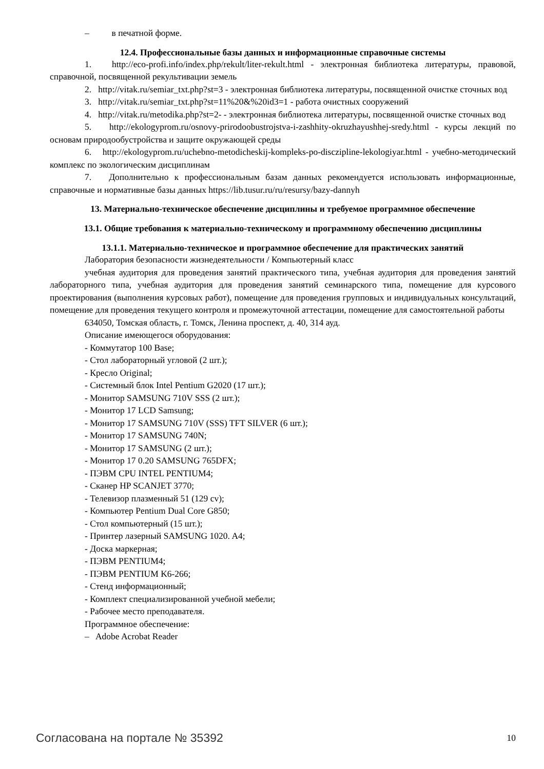– в печатной форме.
12.4. Профессиональные базы данных и информационные справочные системы
1. http://eco-profi.info/index.php/rekult/liter-rekult.html - электронная библиотека литературы, правовой, справочной, посвященной рекультивации земель
2. http://vitak.ru/semiar_txt.php?st=3 - электронная библиотека литературы, посвященной очистке сточных вод
3. http://vitak.ru/semiar_txt.php?st=11%20&%20id3=1 - работа очистных сооружений
4. http://vitak.ru/metodika.php?st=2- - электронная библиотека литературы, посвященной очистке сточных вод
5. http://ekologyprom.ru/osnovy-prirodoobustrojstva-i-zashhity-okruzhayushhej-sredy.html - курсы лекций по основам природообустройства и защите окружающей среды
6. http://ekologyprom.ru/uchebno-metodicheskij-kompleks-po-disczipline-lekologiyar.html - учебно-методический комплекс по экологическим дисциплинам
7. Дополнительно к профессиональным базам данных рекомендуется использовать информационные, справочные и нормативные базы данных https://lib.tusur.ru/ru/resursy/bazy-dannyh
13. Материально-техническое обеспечение дисциплины и требуемое программное обеспечение
13.1. Общие требования к материально-техническому и программному обеспечению дисциплины
13.1.1. Материально-техническое и программное обеспечение для практических занятий
Лаборатория безопасности жизнедеятельности / Компьютерный класс
учебная аудитория для проведения занятий практического типа, учебная аудитория для проведения занятий лабораторного типа, учебная аудитория для проведения занятий семинарского типа, помещение для курсового проектирования (выполнения курсовых работ), помещение для проведения групповых и индивидуальных консультаций, помещение для проведения текущего контроля и промежуточной аттестации, помещение для самостоятельной работы
634050, Томская область, г. Томск, Ленина проспект, д. 40, 314 ауд.
Описание имеющегося оборудования:
- Коммутатор 100 Base;
- Стол лабораторный угловой (2 шт.);
- Кресло Original;
- Системный блок Intel Pentium G2020 (17 шт.);
- Монитор SAMSUNG 710V SSS (2 шт.);
- Монитор 17 LCD Samsung;
- Монитор 17 SAMSUNG 710V (SSS) TFT SILVER (6 шт.);
- Монитор 17 SAMSUNG 740N;
- Монитор 17 SAMSUNG (2 шт.);
- Монитор 17 0.20 SAMSUNG 765DFX;
- ПЭВМ CPU INTEL PENTIUM4;
- Сканер HP SCANJET 3770;
- Телевизор плазменный 51 (129 cv);
- Компьютер Pentium Dual Core G850;
- Стол компьютерный (15 шт.);
- Принтер лазерный SAMSUNG 1020. A4;
- Доска маркерная;
- ПЭВМ PENTIUM4;
- ПЭВМ PENTIUM K6-266;
- Стенд информационный;
- Комплект специализированной учебной мебели;
- Рабочее место преподавателя.
Программное обеспечение:
– Adobe Acrobat Reader
Согласована на портале № 35392 10